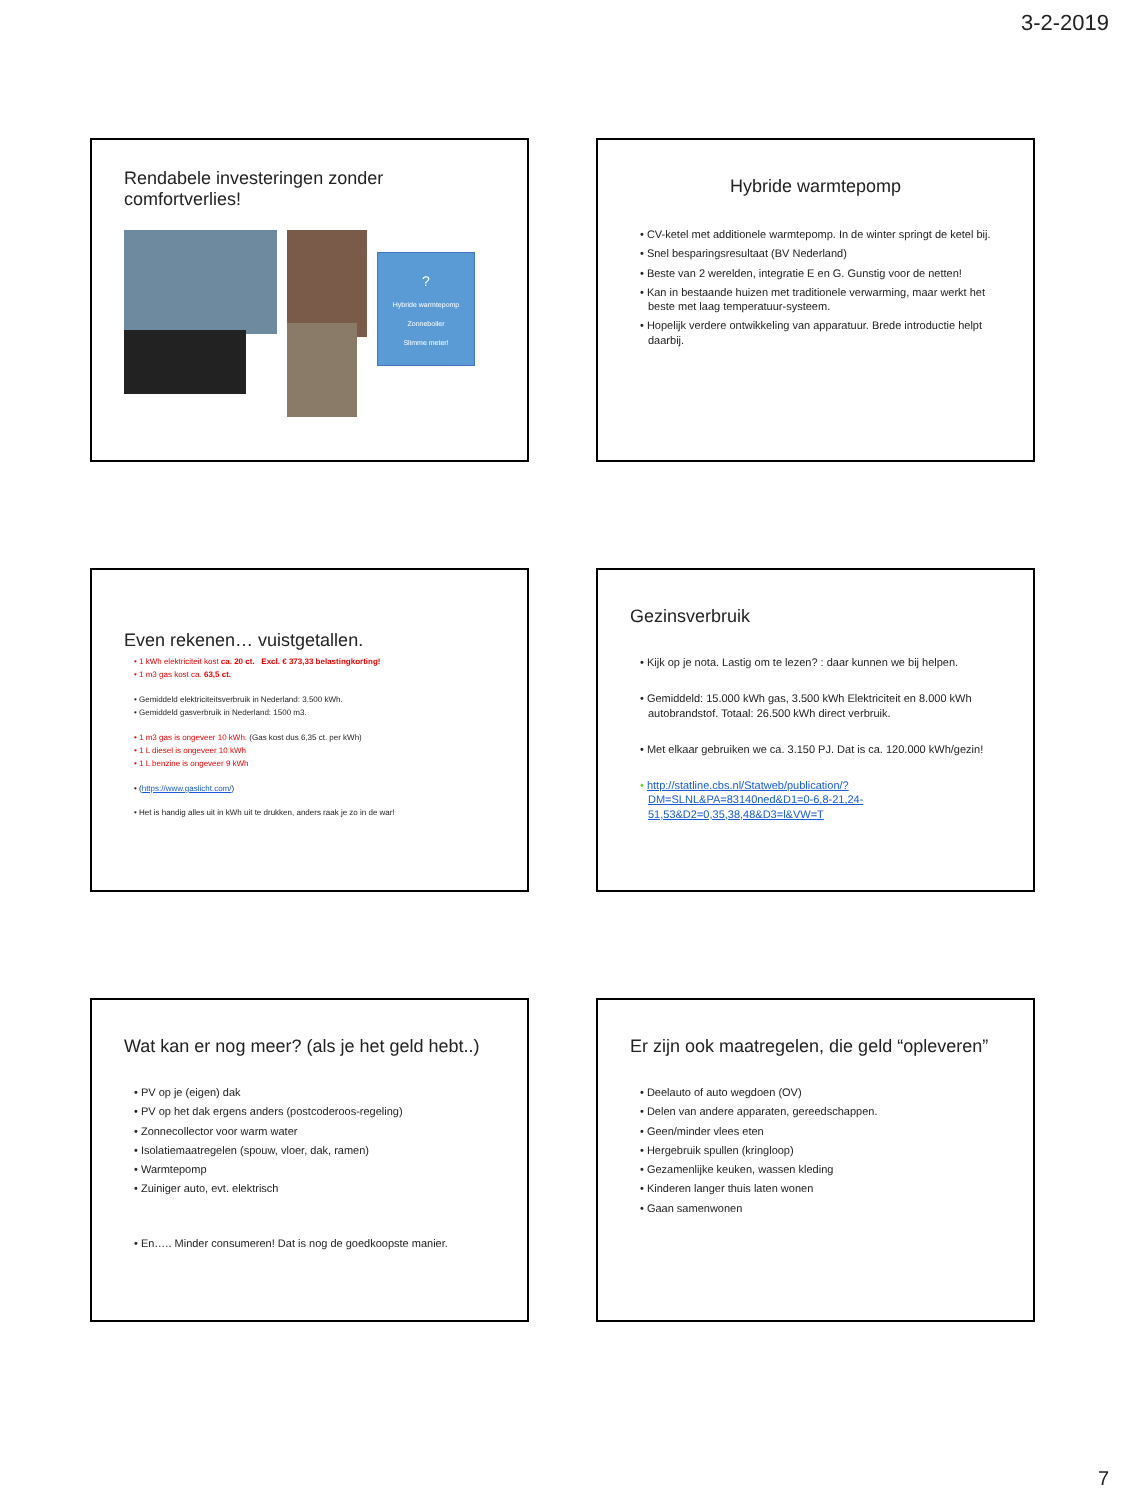3-2-2019
Rendabele investeringen zonder comfortverlies!
?
Hybride warmtepomp
Zonneboiler
Slimme meter!
Hybride warmtepomp
• CV-ketel met additionele warmtepomp. In de winter springt de ketel bij.
• Snel besparingsresultaat (BV Nederland)
• Beste van 2 werelden, integratie E en G. Gunstig voor de netten!
• Kan in bestaande huizen met traditionele verwarming, maar werkt het beste met laag temperatuur-systeem.
• Hopelijk verdere ontwikkeling van apparatuur. Brede introductie helpt daarbij.
Even rekenen… vuistgetallen.
• 1 kWh elektriciteit kost ca. 20 ct. Excl. € 373,33 belastingkorting!
• 1 m3 gas kost ca. 63,5 ct.
• Gemiddeld elektriciteitsverbruik in Nederland: 3.500 kWh.
• Gemiddeld gasverbruik in Nederland: 1500 m3.
• 1 m3 gas is ongeveer 10 kWh. (Gas kost dus 6,35 ct. per kWh)
• 1 L diesel is ongeveer 10 kWh
• 1 L benzine is ongeveer 9 kWh
• (https://www.gaslicht.com/)
• Het is handig alles uit in kWh uit te drukken, anders raak je zo in de war!
Gezinsverbruik
• Kijk op je nota. Lastig om te lezen? : daar kunnen we bij helpen.
• Gemiddeld: 15.000 kWh gas, 3.500 kWh Elektriciteit en 8.000 kWh autobrandstof. Totaal: 26.500 kWh direct verbruik.
• Met elkaar gebruiken we ca. 3.150 PJ. Dat is ca. 120.000 kWh/gezin!
• http://statline.cbs.nl/Statweb/publication/?DM=SLNL&PA=83140ned&D1=0-6,8-21,24-51,53&D2=0,35,38,48&D3=l&VW=T
Wat kan er nog meer? (als je het geld hebt..)
• PV op je (eigen) dak
• PV op het dak ergens anders (postcoderoos-regeling)
• Zonnecollector voor warm water
• Isolatiemaatregelen (spouw, vloer, dak, ramen)
• Warmtepomp
• Zuiniger auto, evt. elektrisch
• En….. Minder consumeren! Dat is nog de goedkoopste manier.
Er zijn ook maatregelen, die geld “opleveren”
• Deelauto of auto wegdoen (OV)
• Delen van andere apparaten, gereedschappen.
• Geen/minder vlees eten
• Hergebruik spullen (kringloop)
• Gezamenlijke keuken, wassen kleding
• Kinderen langer thuis laten wonen
• Gaan samenwonen
7